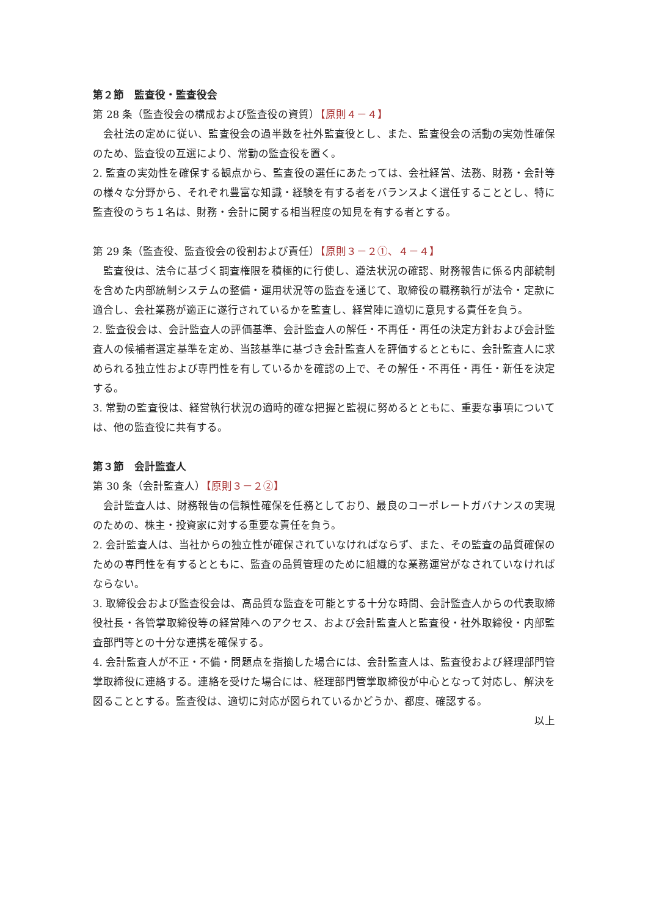第２節　監査役・監査役会
第 28 条（監査役会の構成および監査役の資質）【原則４－４】
　会社法の定めに従い、監査役会の過半数を社外監査役とし、また、監査役会の活動の実効性確保のため、監査役の互選により、常勤の監査役を置く。
2. 監査の実効性を確保する観点から、監査役の選任にあたっては、会社経営、法務、財務・会計等の様々な分野から、それぞれ豊富な知識・経験を有する者をバランスよく選任することとし、特に監査役のうち１名は、財務・会計に関する相当程度の知見を有する者とする。
第 29 条（監査役、監査役会の役割および責任）【原則３－２①、４－４】
　監査役は、法令に基づく調査権限を積極的に行使し、遵法状況の確認、財務報告に係る内部統制を含めた内部統制システムの整備・運用状況等の監査を通じて、取締役の職務執行が法令・定款に適合し、会社業務が適正に遂行されているかを監査し、経営陣に適切に意見する責任を負う。
2. 監査役会は、会計監査人の評価基準、会計監査人の解任・不再任・再任の決定方針および会計監査人の候補者選定基準を定め、当該基準に基づき会計監査人を評価するとともに、会計監査人に求められる独立性および専門性を有しているかを確認の上で、その解任・不再任・再任・新任を決定する。
3. 常勤の監査役は、経営執行状況の適時的確な把握と監視に努めるとともに、重要な事項については、他の監査役に共有する。
第３節　会計監査人
第 30 条（会計監査人）【原則３－２②】
　会計監査人は、財務報告の信頼性確保を任務としており、最良のコーポレートガバナンスの実現のための、株主・投資家に対する重要な責任を負う。
2. 会計監査人は、当社からの独立性が確保されていなければならず、また、その監査の品質確保のための専門性を有するとともに、監査の品質管理のために組織的な業務運営がなされていなければならない。
3. 取締役会および監査役会は、高品質な監査を可能とする十分な時間、会計監査人からの代表取締役社長・各管掌取締役等の経営陣へのアクセス、および会計監査人と監査役・社外取締役・内部監査部門等との十分な連携を確保する。
4. 会計監査人が不正・不備・問題点を指摘した場合には、会計監査人は、監査役および経理部門管掌取締役に連絡する。連絡を受けた場合には、経理部門管掌取締役が中心となって対応し、解決を図ることとする。監査役は、適切に対応が図られているかどうか、都度、確認する。
以上